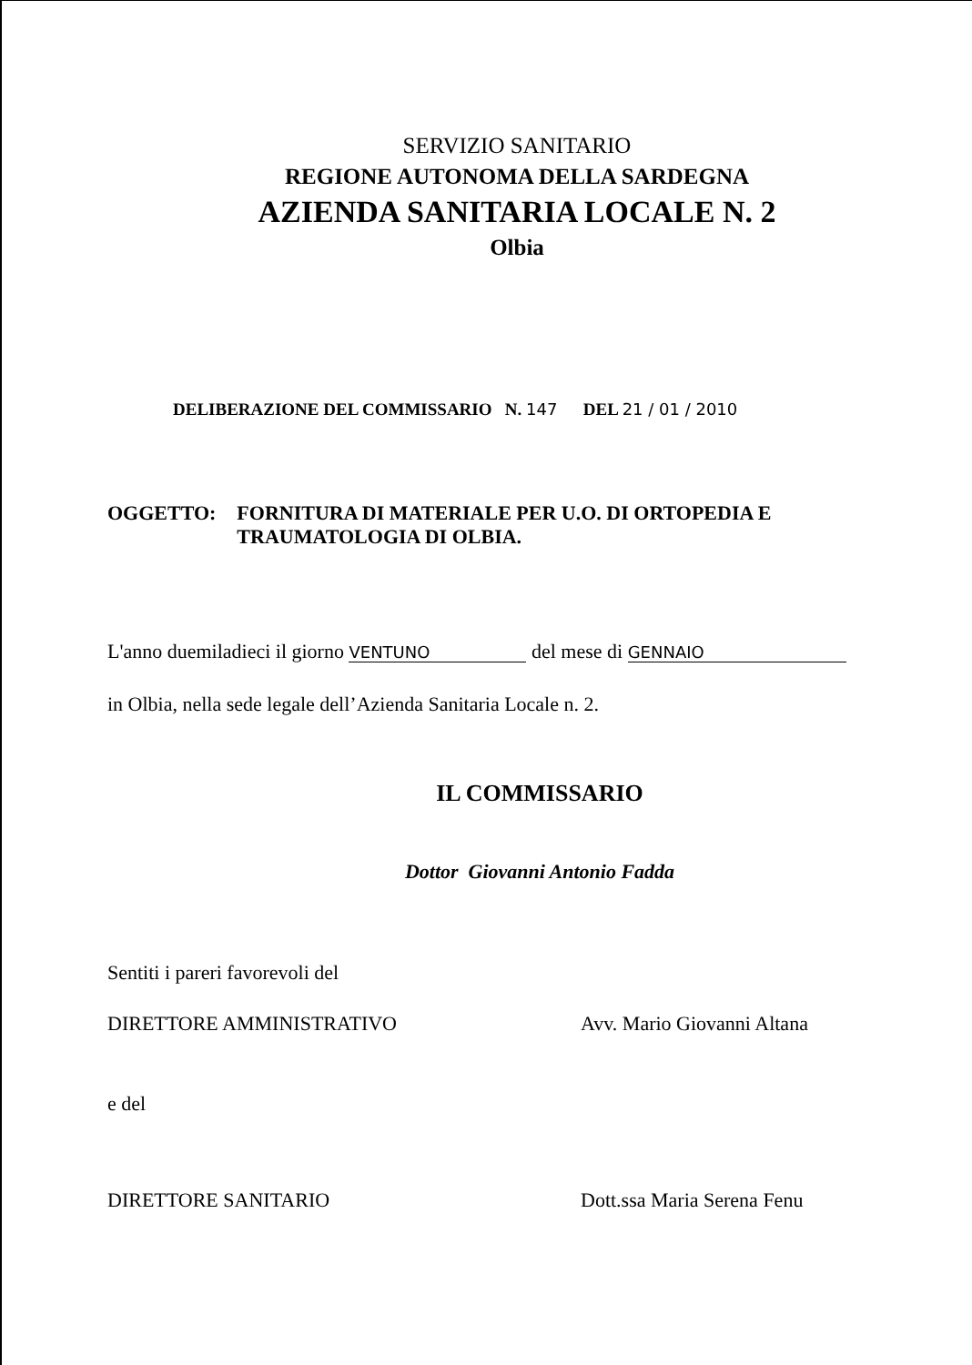SERVIZIO SANITARIO
REGIONE AUTONOMA DELLA SARDEGNA
AZIENDA SANITARIA LOCALE N. 2
Olbia
DELIBERAZIONE DEL COMMISSARIO N. 147 DEL 21 / 01 / 2010
OGGETTO: FORNITURA DI MATERIALE PER U.O. DI ORTOPEDIA E TRAUMATOLOGIA DI OLBIA.
L'anno duemiladieci il giorno VENTUNO del mese di GENNAIO
in Olbia, nella sede legale dell’Azienda Sanitaria Locale n. 2.
IL COMMISSARIO
Dottor Giovanni Antonio Fadda
Sentiti i pareri favorevoli del
DIRETTORE AMMINISTRATIVO Avv. Mario Giovanni Altana
e del
DIRETTORE SANITARIO Dott.ssa Maria Serena Fenu